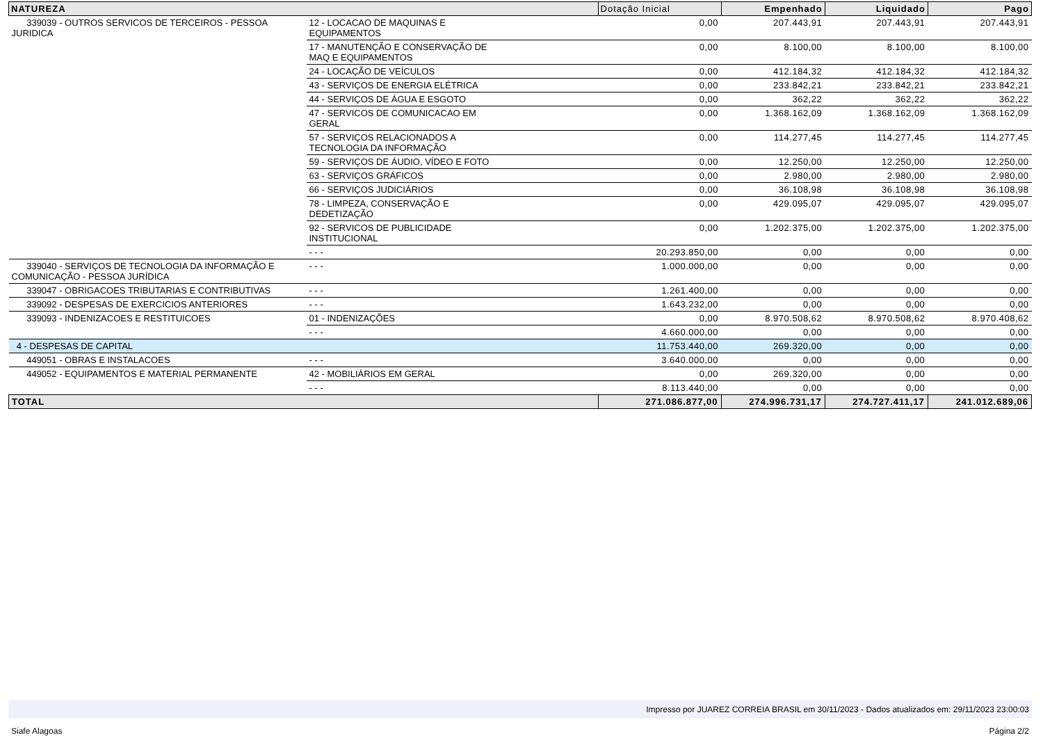| NATUREZA | | Dotação Inicial | Empenhado | Liquidado | Pago |
| --- | --- | --- | --- | --- | --- |
| 339039 - OUTROS SERVICOS DE TERCEIROS - PESSOA JURIDICA | 12 - LOCACAO DE MAQUINAS E EQUIPAMENTOS | 0,00 | 207.443,91 | 207.443,91 | 207.443,91 |
| | 17 - MANUTENÇÃO E CONSERVAÇÃO DE MAQ E EQUIPAMENTOS | 0,00 | 8.100,00 | 8.100,00 | 8.100,00 |
| | 24 - LOCAÇÃO DE VEÍCULOS | 0,00 | 412.184,32 | 412.184,32 | 412.184,32 |
| | 43 - SERVIÇOS DE ENERGIA ELÉTRICA | 0,00 | 233.842,21 | 233.842,21 | 233.842,21 |
| | 44 - SERVIÇOS DE ÁGUA E ESGOTO | 0,00 | 362,22 | 362,22 | 362,22 |
| | 47 - SERVICOS DE COMUNICACAO EM GERAL | 0,00 | 1.368.162,09 | 1.368.162,09 | 1.368.162,09 |
| | 57 - SERVIÇOS RELACIONADOS A TECNOLOGIA DA INFORMAÇÃO | 0,00 | 114.277,45 | 114.277,45 | 114.277,45 |
| | 59 - SERVIÇOS DE ÁUDIO, VÍDEO E FOTO | 0,00 | 12.250,00 | 12.250,00 | 12.250,00 |
| | 63 - SERVIÇOS GRÁFICOS | 0,00 | 2.980,00 | 2.980,00 | 2.980,00 |
| | 66 - SERVIÇOS JUDICIÁRIOS | 0,00 | 36.108,98 | 36.108,98 | 36.108,98 |
| | 78 - LIMPEZA, CONSERVAÇÃO E DEDETIZAÇÃO | 0,00 | 429.095,07 | 429.095,07 | 429.095,07 |
| | 92 - SERVICOS DE PUBLICIDADE INSTITUCIONAL | 0,00 | 1.202.375,00 | 1.202.375,00 | 1.202.375,00 |
| | - - - | 20.293.850,00 | 0,00 | 0,00 | 0,00 |
| 339040 - SERVIÇOS DE TECNOLOGIA DA INFORMAÇÃO E COMUNICAÇÃO - PESSOA JURÍDICA | - - - | 1.000.000,00 | 0,00 | 0,00 | 0,00 |
| 339047 - OBRIGACOES TRIBUTARIAS E CONTRIBUTIVAS | - - - | 1.261.400,00 | 0,00 | 0,00 | 0,00 |
| 339092 - DESPESAS DE EXERCICIOS ANTERIORES | - - - | 1.643.232,00 | 0,00 | 0,00 | 0,00 |
| 339093 - INDENIZACOES E RESTITUICOES | 01 - INDENIZAÇÕES | 0,00 | 8.970.508,62 | 8.970.508,62 | 8.970.408,62 |
| | - - - | 4.660.000,00 | 0,00 | 0,00 | 0,00 |
| 4 - DESPESAS DE CAPITAL | | 11.753.440,00 | 269.320,00 | 0,00 | 0,00 |
| 449051 - OBRAS E INSTALACOES | - - - | 3.640.000,00 | 0,00 | 0,00 | 0,00 |
| 449052 - EQUIPAMENTOS E MATERIAL PERMANENTE | 42 - MOBILIÁRIOS EM GERAL | 0,00 | 269.320,00 | 0,00 | 0,00 |
| | - - - | 8.113.440,00 | 0,00 | 0,00 | 0,00 |
| TOTAL | | 271.086.877,00 | 274.996.731,17 | 274.727.411,17 | 241.012.689,06 |
Impresso por JUAREZ CORREIA BRASIL em 30/11/2023 - Dados atualizados em: 29/11/2023 23:00:03
Siafe Alagoas Página 2/2